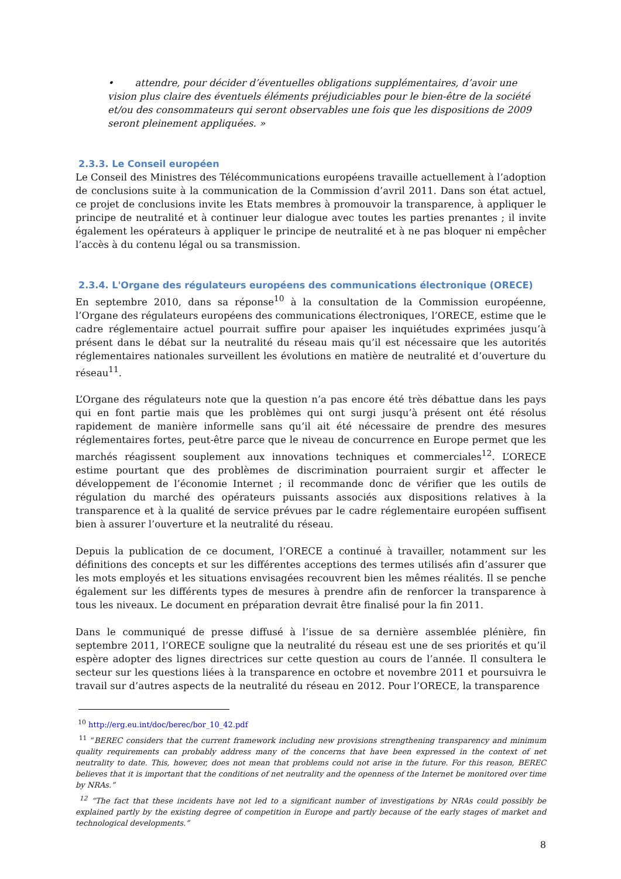• attendre, pour décider d’éventuelles obligations supplémentaires, d’avoir une vision plus claire des éventuels éléments préjudiciables pour le bien-être de la société et/ou des consommateurs qui seront observables une fois que les dispositions de 2009 seront pleinement appliquées. »
2.3.3. Le Conseil européen
Le Conseil des Ministres des Télécommunications européens travaille actuellement à l’adoption de conclusions suite à la communication de la Commission d’avril 2011. Dans son état actuel, ce projet de conclusions invite les Etats membres à promouvoir la transparence, à appliquer le principe de neutralité et à continuer leur dialogue avec toutes les parties prenantes ; il invite également les opérateurs à appliquer le principe de neutralité et à ne pas bloquer ni empêcher l’accès à du contenu légal ou sa transmission.
2.3.4. L'Organe des régulateurs européens des communications électronique (ORECE)
En septembre 2010, dans sa réponse<sup>10</sup> à la consultation de la Commission européenne, l’Organe des régulateurs européens des communications électroniques, l’ORECE, estime que le cadre réglementaire actuel pourrait suffire pour apaiser les inquiétudes exprimées jusqu’à présent dans le débat sur la neutralité du réseau mais qu’il est nécessaire que les autorités réglementaires nationales surveillent les évolutions en matière de neutralité et d’ouverture du réseau<sup>11</sup>.
L’Organe des régulateurs note que la question n’a pas encore été très débattue dans les pays qui en font partie mais que les problèmes qui ont surgi jusqu’à présent ont été résolus rapidement de manière informelle sans qu’il ait été nécessaire de prendre des mesures réglementaires fortes, peut-être parce que le niveau de concurrence en Europe permet que les marchés réagissent souplement aux innovations techniques et commerciales<sup>12</sup>. L’ORECE estime pourtant que des problèmes de discrimination pourraient surgir et affecter le développement de l’économie Internet ; il recommande donc de vérifier que les outils de régulation du marché des opérateurs puissants associés aux dispositions relatives à la transparence et à la qualité de service prévues par le cadre réglementaire européen suffisent bien à assurer l’ouverture et la neutralité du réseau.
Depuis la publication de ce document, l’ORECE a continué à travailler, notamment sur les définitions des concepts et sur les différentes acceptions des termes utilisés afin d’assurer que les mots employés et les situations envisagées recouvrent bien les mêmes réalités. Il se penche également sur les différents types de mesures à prendre afin de renforcer la transparence à tous les niveaux. Le document en préparation devrait être finalisé pour la fin 2011.
Dans le communiqué de presse diffusé à l’issue de sa dernière assemblée plénière, fin septembre 2011, l’ORECE souligne que la neutralité du réseau est une de ses priorités et qu’il espère adopter des lignes directrices sur cette question au cours de l’année. Il consultera le secteur sur les questions liées à la transparence en octobre et novembre 2011 et poursuivra le travail sur d’autres aspects de la neutralité du réseau en 2012. Pour l’ORECE, la transparence
<sup>10</sup> http://erg.eu.int/doc/berec/bor_10_42.pdf
<sup>11</sup> “BEREC considers that the current framework including new provisions strengthening transparency and minimum quality requirements can probably address many of the concerns that have been expressed in the context of net neutrality to date. This, however, does not mean that problems could not arise in the future. For this reason, BEREC believes that it is important that the conditions of net neutrality and the openness of the Internet be monitored over time by NRAs.”
<sup>12</sup> “The fact that these incidents have not led to a significant number of investigations by NRAs could possibly be explained partly by the existing degree of competition in Europe and partly because of the early stages of market and technological developments.”
8